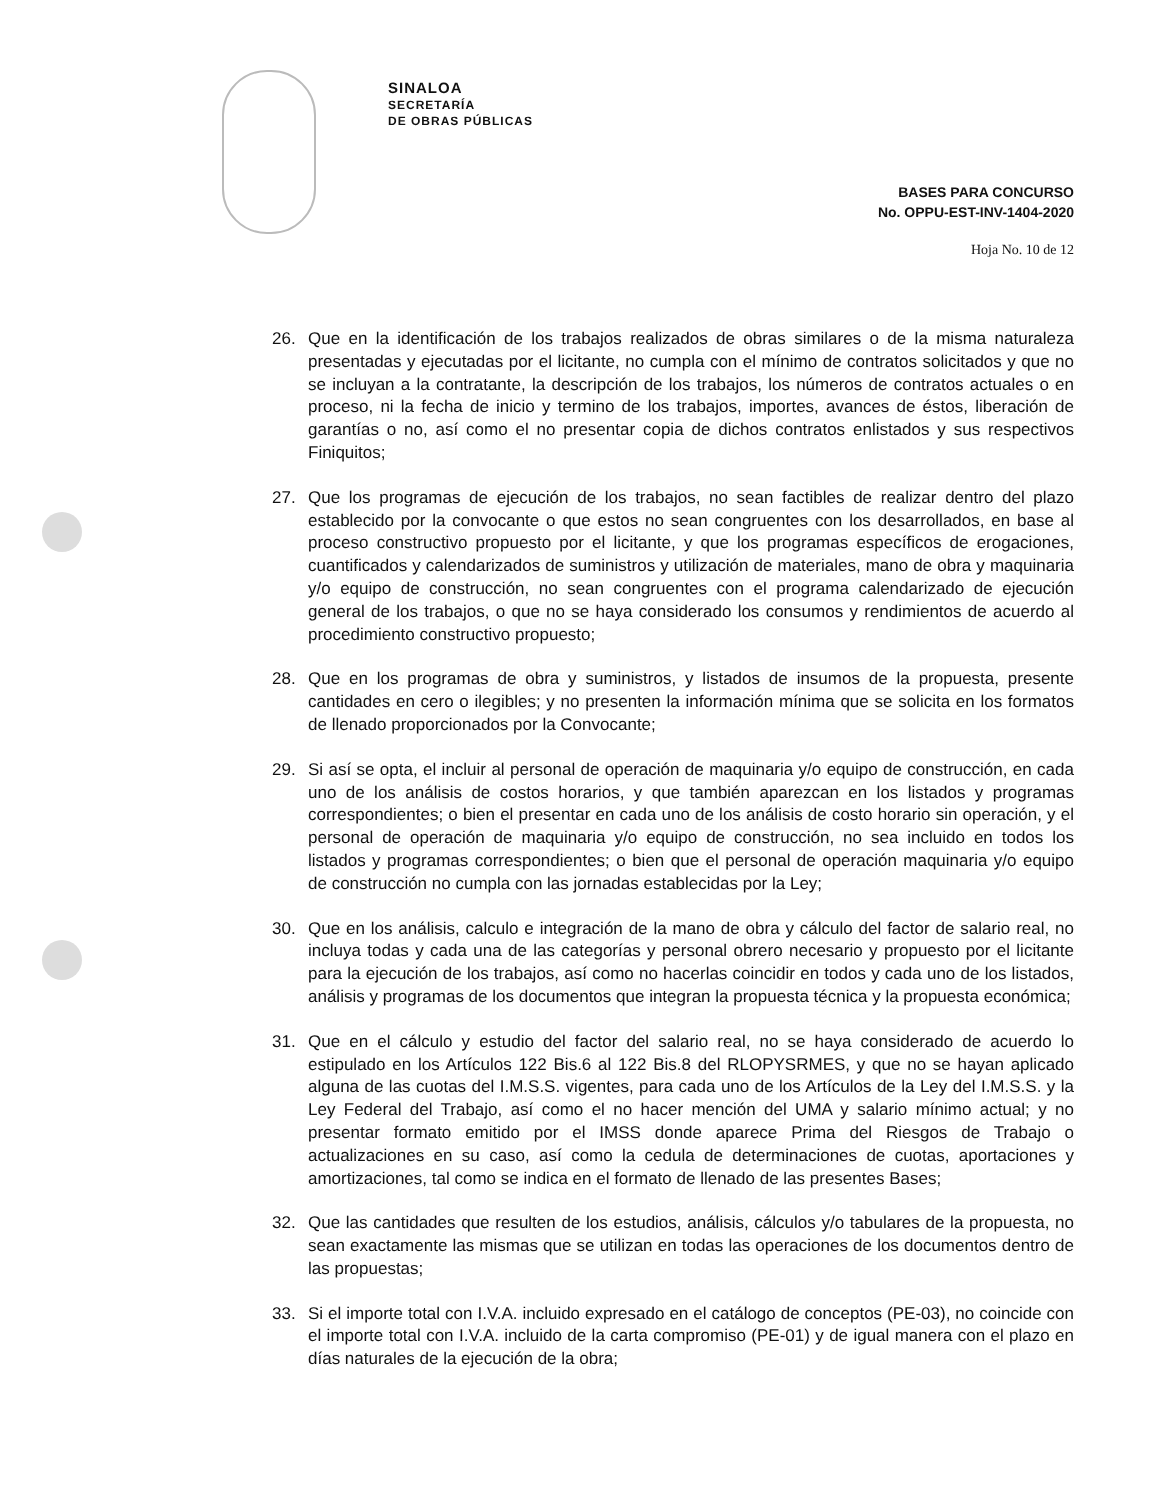SINALOA
SECRETARÍA
DE OBRAS PÚBLICAS
BASES PARA CONCURSO
No. OPPU-EST-INV-1404-2020
Hoja No. 10 de 12
26. Que en la identificación de los trabajos realizados de obras similares o de la misma naturaleza presentadas y ejecutadas por el licitante, no cumpla con el mínimo de contratos solicitados y que no se incluyan a la contratante, la descripción de los trabajos, los números de contratos actuales o en proceso, ni la fecha de inicio y termino de los trabajos, importes, avances de éstos, liberación de garantías o no, así como el no presentar copia de dichos contratos enlistados y sus respectivos Finiquitos;
27. Que los programas de ejecución de los trabajos, no sean factibles de realizar dentro del plazo establecido por la convocante o que estos no sean congruentes con los desarrollados, en base al proceso constructivo propuesto por el licitante, y que los programas específicos de erogaciones, cuantificados y calendarizados de suministros y utilización de materiales, mano de obra y maquinaria y/o equipo de construcción, no sean congruentes con el programa calendarizado de ejecución general de los trabajos, o que no se haya considerado los consumos y rendimientos de acuerdo al procedimiento constructivo propuesto;
28. Que en los programas de obra y suministros, y listados de insumos de la propuesta, presente cantidades en cero o ilegibles; y no presenten la información mínima que se solicita en los formatos de llenado proporcionados por la Convocante;
29. Si así se opta, el incluir al personal de operación de maquinaria y/o equipo de construcción, en cada uno de los análisis de costos horarios, y que también aparezcan en los listados y programas correspondientes; o bien el presentar en cada uno de los análisis de costo horario sin operación, y el personal de operación de maquinaria y/o equipo de construcción, no sea incluido en todos los listados y programas correspondientes; o bien que el personal de operación maquinaria y/o equipo de construcción no cumpla con las jornadas establecidas por la Ley;
30. Que en los análisis, calculo e integración de la mano de obra y cálculo del factor de salario real, no incluya todas y cada una de las categorías y personal obrero necesario y propuesto por el licitante para la ejecución de los trabajos, así como no hacerlas coincidir en todos y cada uno de los listados, análisis y programas de los documentos que integran la propuesta técnica y la propuesta económica;
31. Que en el cálculo y estudio del factor del salario real, no se haya considerado de acuerdo lo estipulado en los Artículos 122 Bis.6 al 122 Bis.8 del RLOPYSRMES, y que no se hayan aplicado alguna de las cuotas del I.M.S.S. vigentes, para cada uno de los Artículos de la Ley del I.M.S.S. y la Ley Federal del Trabajo, así como el no hacer mención del UMA y salario mínimo actual; y no presentar formato emitido por el IMSS donde aparece Prima del Riesgos de Trabajo o actualizaciones en su caso, así como la cedula de determinaciones de cuotas, aportaciones y amortizaciones, tal como se indica en el formato de llenado de las presentes Bases;
32. Que las cantidades que resulten de los estudios, análisis, cálculos y/o tabulares de la propuesta, no sean exactamente las mismas que se utilizan en todas las operaciones de los documentos dentro de las propuestas;
33. Si el importe total con I.V.A. incluido expresado en el catálogo de conceptos (PE-03), no coincide con el importe total con I.V.A. incluido de la carta compromiso (PE-01) y de igual manera con el plazo en días naturales de la ejecución de la obra;